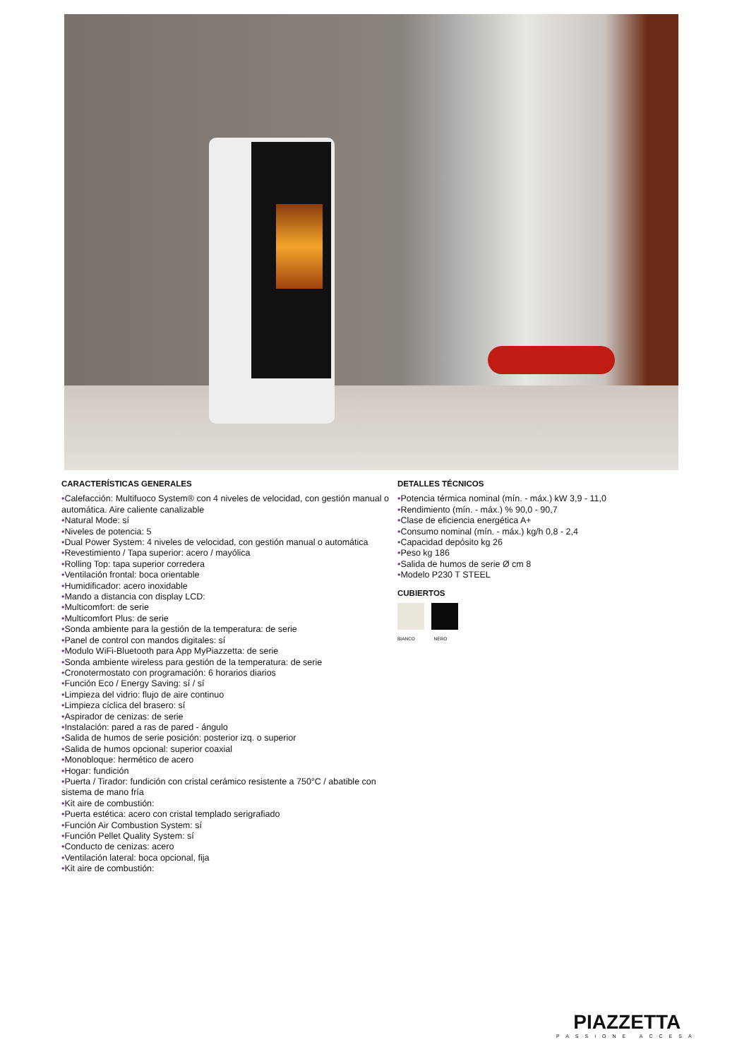CARACTERÍSTICAS GENERALES
•Calefacción: Multifuoco System® con 4 niveles de velocidad, con gestión manual o automática. Aire caliente canalizable
•Natural Mode: sí
•Niveles de potencia: 5
•Dual Power System: 4 niveles de velocidad, con gestión manual o automática
•Revestimiento / Tapa superior: acero / mayólica
•Rolling Top: tapa superior corredera
•Ventilación frontal: boca orientable
•Humidificador: acero inoxidable
•Mando a distancia con display LCD:
•Multicomfort: de serie
•Multicomfort Plus: de serie
•Sonda ambiente para la gestión de la temperatura: de serie
•Panel de control con mandos digitales: sí
•Modulo WiFi-Bluetooth para App MyPiazzetta: de serie
•Sonda ambiente wireless para gestión de la temperatura: de serie
•Cronotermostato con programación: 6 horarios diarios
•Función Eco / Energy Saving: sí / sí
•Limpieza del vidrio: flujo de aire continuo
•Limpieza cíclica del brasero: sí
•Aspirador de cenizas: de serie
•Instalación: pared a ras de pared - ángulo
•Salida de humos de serie posición: posterior izq. o superior
•Salida de humos opcional: superior coaxial
•Monobloque: hermético de acero
•Hogar: fundición
•Puerta / Tirador: fundición con cristal cerámico resistente a 750°C / abatible con sistema de mano fría
•Kit aire de combustión:
•Puerta estética: acero con cristal templado serigrafiado
•Función Air Combustion System: sí
•Función Pellet Quality System: sí
•Conducto de cenizas: acero
•Ventilación lateral: boca opcional, fija
•Kit aire de combustión:
DETALLES TÉCNICOS
•Potencia térmica nominal (mín. - máx.) kW 3,9 - 11,0
•Rendimiento (mín. - máx.) % 90,0 - 90,7
•Clase de eficiencia energética A+
•Consumo nominal (mín. - máx.) kg/h 0,8 - 2,4
•Capacidad depósito kg 26
•Peso kg 186
•Salida de humos de serie Ø cm 8
•Modelo P230 T STEEL
CUBIERTOS
BIANCO NERO
PIAZZETTA
PASSIONE ACCESA